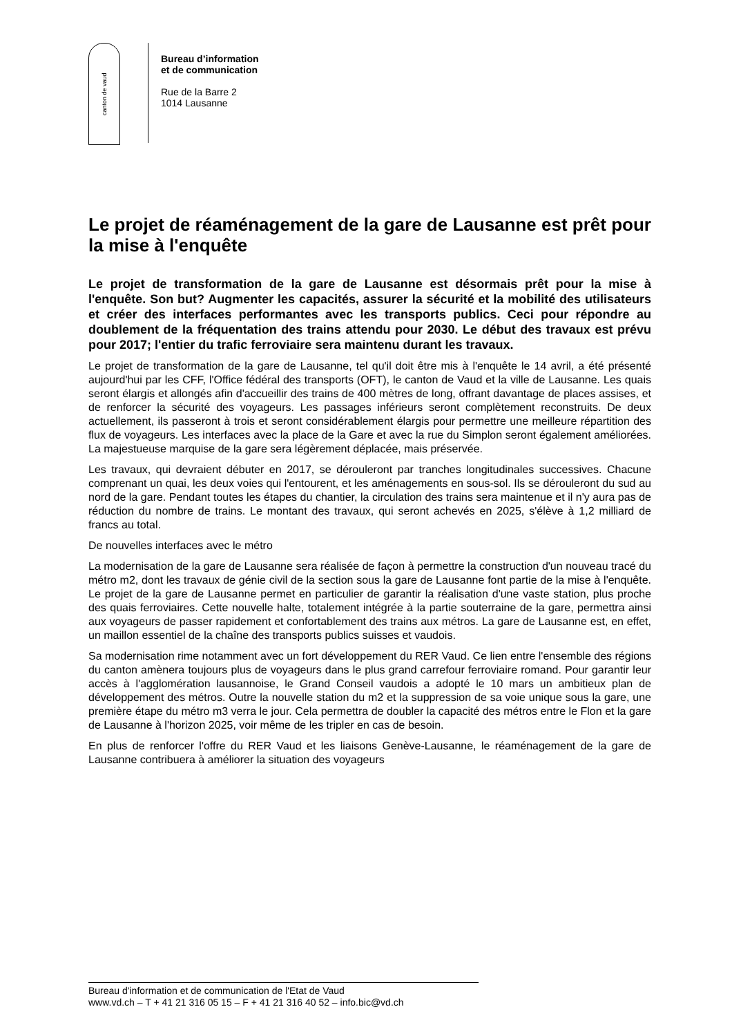canton de vaud
Bureau d’information
et de communication
Rue de la Barre 2
1014 Lausanne
Le projet de réaménagement de la gare de Lausanne est prêt pour la mise à l'enquête
Le projet de transformation de la gare de Lausanne est désormais prêt pour la mise à l'enquête. Son but? Augmenter les capacités, assurer la sécurité et la mobilité des utilisateurs et créer des interfaces performantes avec les transports publics. Ceci pour répondre au doublement de la fréquentation des trains attendu pour 2030. Le début des travaux est prévu pour 2017; l'entier du trafic ferroviaire sera maintenu durant les travaux.
Le projet de transformation de la gare de Lausanne, tel qu'il doit être mis à l'enquête le 14 avril, a été présenté aujourd'hui par les CFF, l'Office fédéral des transports (OFT), le canton de Vaud et la ville de Lausanne. Les quais seront élargis et allongés afin d'accueillir des trains de 400 mètres de long, offrant davantage de places assises, et de renforcer la sécurité des voyageurs. Les passages inférieurs seront complètement reconstruits. De deux actuellement, ils passeront à trois et seront considérablement élargis pour permettre une meilleure répartition des flux de voyageurs. Les interfaces avec la place de la Gare et avec la rue du Simplon seront également améliorées. La majestueuse marquise de la gare sera légèrement déplacée, mais préservée.
Les travaux, qui devraient débuter en 2017, se dérouleront par tranches longitudinales successives. Chacune comprenant un quai, les deux voies qui l'entourent, et les aménagements en sous-sol. Ils se dérouleront du sud au nord de la gare. Pendant toutes les étapes du chantier, la circulation des trains sera maintenue et il n'y aura pas de réduction du nombre de trains. Le montant des travaux, qui seront achevés en 2025, s'élève à 1,2 milliard de francs au total.
De nouvelles interfaces avec le métro
La modernisation de la gare de Lausanne sera réalisée de façon à permettre la construction d'un nouveau tracé du métro m2, dont les travaux de génie civil de la section sous la gare de Lausanne font partie de la mise à l'enquête. Le projet de la gare de Lausanne permet en particulier de garantir la réalisation d'une vaste station, plus proche des quais ferroviaires. Cette nouvelle halte, totalement intégrée à la partie souterraine de la gare, permettra ainsi aux voyageurs de passer rapidement et confortablement des trains aux métros. La gare de Lausanne est, en effet, un maillon essentiel de la chaîne des transports publics suisses et vaudois.
Sa modernisation rime notamment avec un fort développement du RER Vaud. Ce lien entre l'ensemble des régions du canton amènera toujours plus de voyageurs dans le plus grand carrefour ferroviaire romand. Pour garantir leur accès à l'agglomération lausannoise, le Grand Conseil vaudois a adopté le 10 mars un ambitieux plan de développement des métros. Outre la nouvelle station du m2 et la suppression de sa voie unique sous la gare, une première étape du métro m3 verra le jour. Cela permettra de doubler la capacité des métros entre le Flon et la gare de Lausanne à l'horizon 2025, voir même de les tripler en cas de besoin.
En plus de renforcer l'offre du RER Vaud et les liaisons Genève-Lausanne, le réaménagement de la gare de Lausanne contribuera à améliorer la situation des voyageurs
Bureau d'information et de communication de l'Etat de Vaud
www.vd.ch – T + 41 21 316 05 15 – F + 41 21 316 40 52 – info.bic@vd.ch